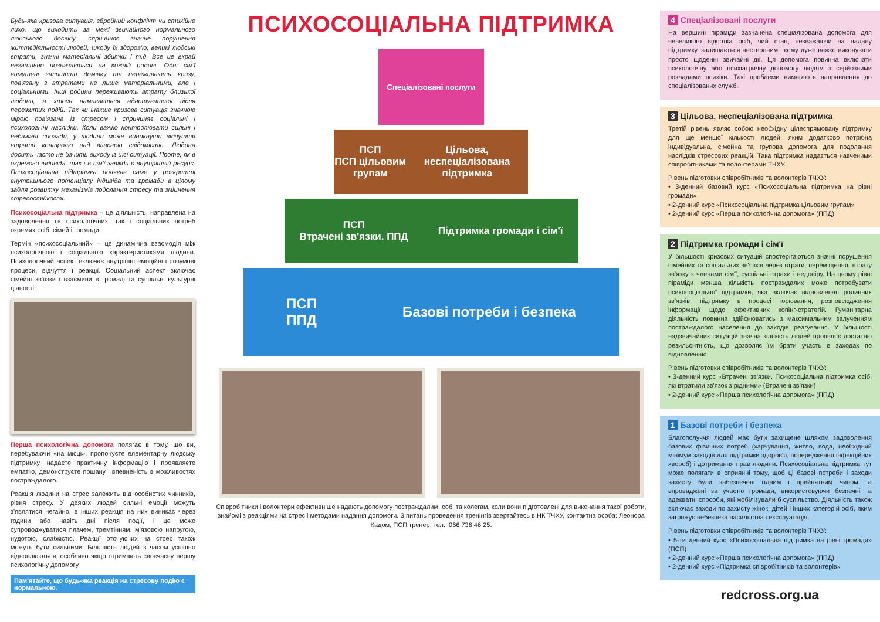Будь-яка кризова ситуація, збройний конфлікт чи стихійне лихо, що виходить за межі звичайного нормального людського досвіду, спричиняє значне порушення життєдіяльності людей, шкоду їх здоров'ю, великі людські втрати, значні матеріальні збитки і т.д. Все це вкрай негативно позначається на кожній родині. Одні сім'ї вимушені залишити домівку та переживають кризу, пов'язану з втратами не лише матеріальними, але і соціальними. Інші родини переживають втрату близької людини, а хтось намагається адаптуватися після пережитих подій. Так чи інакше кризова ситуація значною мірою пов'язана із стресом і спричиняє соціальні і психологічні наслідки. Коли важко контролювати сильні і небажані спогади, у людини може виникнути відчуття втрати контролю над власною свідомістю. Людина досить часто не бачить виходу із цієї ситуації. Проте, як в окремого індивіда, так і в сім'ї завжди є внутрішній ресурс. Психосоціальна підтримка полягає саме у розкритті внутрішнього потенціалу індивіда та громади в цілому задля розвитку механізмів подолання стресу та зміцнення стресостійкості.
Психосоціальна підтримка – це діяльність, направлена на задоволення як психологічних, так і соціальних потреб окремих осіб, сімей і громади.
Термін «психосоціальний» – це динамічна взаємодія між психологічною і соціальною характеристиками людини. Психологічний аспект включає внутрішні емоційні і розумові процеси, відчуття і реакції. Соціальний аспект включає сімейні зв'язки і взаємини в громаді та суспільні культурні цінності.
Перша психологічна допомога полягає в тому, що ви, перебуваючи «на місці», пропонуєте елементарну людську підтримку, надаєте практичну інформацію і проявляєте емпатію, демонструєте пошану і впевненість в можливостях постраждалого.
Реакція людини на стрес залежить від особистих чинників, рівня стресу. У деяких людей сильні емоції можуть з'являтися негайно, в інших реакція на них виникає через години або навіть дні після події, і це може супроводжуватися плачем, тремтінням, м'язовою напругою, нудотою, слабкістю. Реакції оточуючих на стрес також можуть бути сильними. Більшість людей з часом успішно відновлюються, особливо якщо отримають своєчасну першу психологічну допомогу.
Пам'ятайте, що будь-яка реакція на стресову подію є нормальною.
ПСИХОСОЦІАЛЬНА ПІДТРИМКА
Спеціалізовані послуги
ПСП
ПСП цільовим групам Цільова, неспеціалізована підтримка
ПСП
Втрачені зв'язки. ППД Підтримка громади і сім'ї
ПСП
ППД Базові потреби і безпека
Співробітники і волонтери ефективніше надають допомогу постраждалим, собі та колегам, коли вони підготовлені для виконання такої роботи, знайомі з реакціями на стрес і методами надання допомоги. З питань проведення тренінгів звертайтесь в НК ТЧХУ, контактна особа: Леонора Кадом, ПСП тренер, тел.: 066 736 46 25.
4 Спеціалізовані послуги
На вершині піраміди зазначена спеціалізована допомога для невеликого відсотка осіб, чий стан, незважаючи на надану підтримку, залишається нестерпним і кому дуже важко виконувати просто щоденні звичайні дії. Ця допомога повинна включати психологічну або психіатричну допомогу людям з серйозними розладами психіки. Такі проблеми вимагають направлення до спеціалізованих служб.
3 Цільова, неспеціалізована підтримка
Третій рівень являє собою необхідну цілеспрямовану підтримку для ще меншої кількості людей, яким додатково потрібна індивідуальна, сімейна та групова допомога для подолання наслідків стресових реакцій. Така підтримка надається навченими співробітниками та волонтерами ТЧХУ.
Рівень підготовки співробітників та волонтерів ТЧХУ:
• 3-денний базовий курс «Психосоціальна підтримка на рівні громади»
• 2-денний курс «Психосоціальна підтримка цільовим групам»
• 2-денний курс «Перша психологічна допомога» (ППД)
2 Підтримка громади і сім'ї
У більшості кризових ситуацій спостерігаються значні порушення сімейних та соціальних зв'язків через втрати, переміщення, втрату зв'язку з членами сім'ї, суспільні страхи і недовіру. На цьому рівні піраміди менша кількість постраждалих може потребувати психосоціальної підтримки, яка включає відновлення родинних зв'язків, підтримку в процесі горювання, розповсюдження інформації щодо ефективних копінг-стратегій. Гуманітарна діяльність повинна здійснюватись з максимальним залученням постраждалого населення до заходів реагування. У більшості надзвичайних ситуацій значна кількість людей проявляє достатню резильєнтність, що дозволяє їм брати участь в заходах по відновленню.
Рівень підготовки співробітників та волонтерів ТЧХУ:
• 3-денний курс «Втрачені зв'язки. Психосоціальна підтримка осіб, які втратили зв'язок з рідними» (Втрачені зв'язки)
• 2-денний курс «Перша психологічна допомога» (ППД)
1 Базові потреби і безпека
Благополуччя людей має бути захищене шляхом задоволення базових фізичних потреб (харчування, житло, вода, необхідний мінімум заходів для підтримки здоров'я, попередження інфекційних хвороб) і дотримання прав людини. Психосоціальна підтримка тут може полягати в сприянні тому, щоб ці базові потреби і заходи захисту були забезпечені гідним і прийнятним чином та впроваджені за участю громади, використовуючи безпечні та адекватні способи, які мобілізували б суспільство. Діяльність також включає заходи по захисту жінок, дітей і інших категорій осіб, яким загрожує небезпека насильства і експлуатація.
Рівень підготовки співробітників та волонтерів ТЧХУ:
• 5-ти денний курс «Психосоціальна підтримка на рівні громади» (ПСП)
• 2-денний курс «Перша психологічна допомога» (ППД)
• 2-денний курс «Підтримка співробітників та волонтерів»
redcross.org.ua